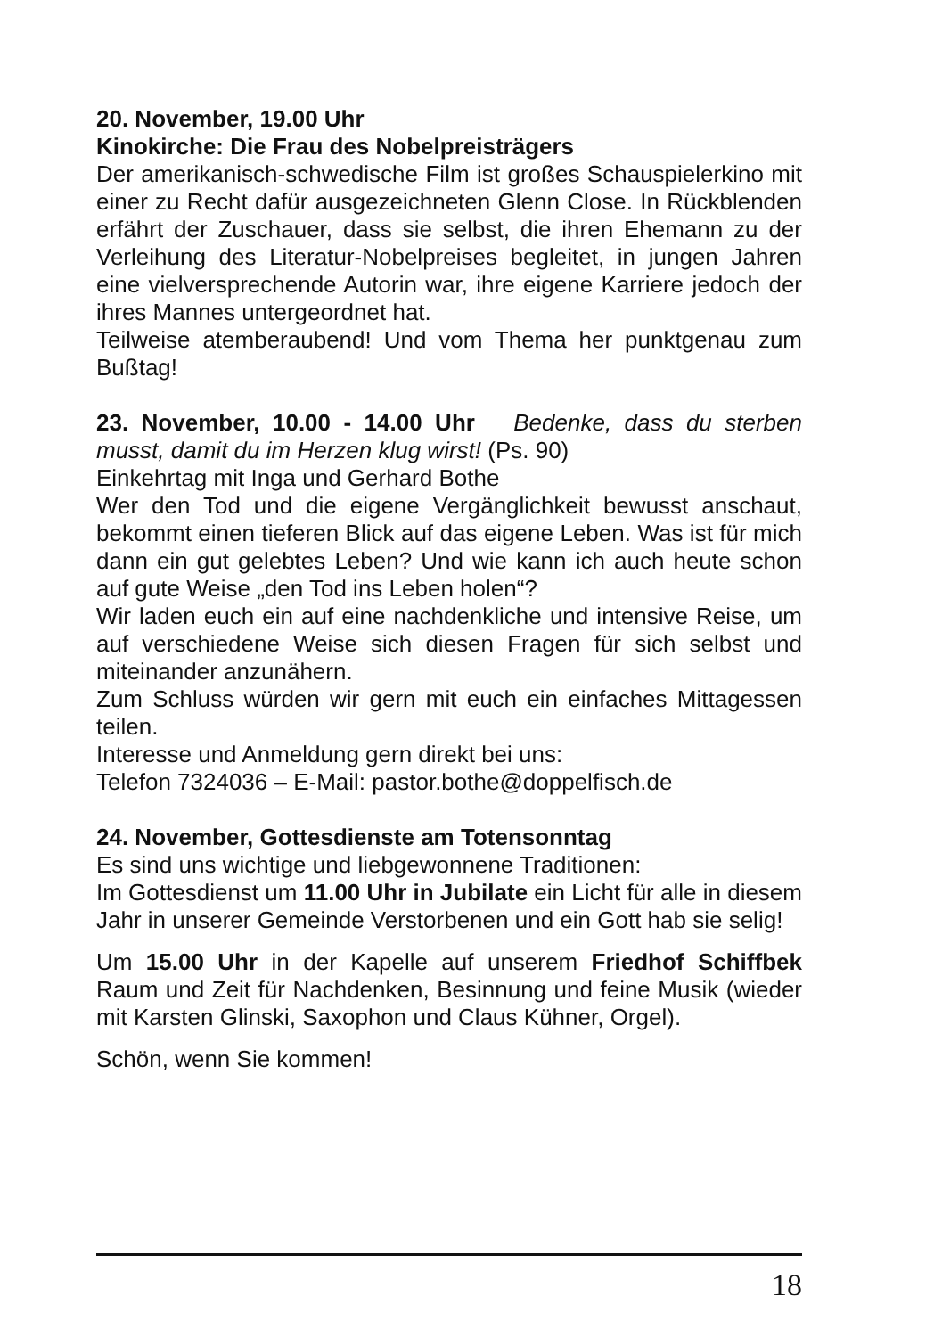20. November, 19.00 Uhr
Kinokirche: Die Frau des Nobelpreisträgers
Der amerikanisch-schwedische Film ist großes Schauspielerkino mit einer zu Recht dafür ausgezeichneten Glenn Close. In Rückblenden erfährt der Zuschauer, dass sie selbst, die ihren Ehemann zu der Verleihung des Literatur-Nobelpreises begleitet, in jungen Jahren eine vielversprechende Autorin war, ihre eigene Karriere jedoch der ihres Mannes untergeordnet hat.
Teilweise atemberaubend! Und vom Thema her punktgenau zum Bußtag!
23. November, 10.00 - 14.00 Uhr Bedenke, dass du sterben musst, damit du im Herzen klug wirst! (Ps. 90)
Einkehrtag mit Inga und Gerhard Bothe
Wer den Tod und die eigene Vergänglichkeit bewusst anschaut, bekommt einen tieferen Blick auf das eigene Leben. Was ist für mich dann ein gut gelebtes Leben? Und wie kann ich auch heute schon auf gute Weise „den Tod ins Leben holen“?
Wir laden euch ein auf eine nachdenkliche und intensive Reise, um auf verschiedene Weise sich diesen Fragen für sich selbst und miteinander anzunähern.
Zum Schluss würden wir gern mit euch ein einfaches Mittagessen teilen.
Interesse und Anmeldung gern direkt bei uns:
Telefon 7324036 – E-Mail: pastor.bothe@doppelfisch.de
24. November, Gottesdienste am Totensonntag
Es sind uns wichtige und liebgewonnene Traditionen:
Im Gottesdienst um 11.00 Uhr in Jubilate ein Licht für alle in diesem Jahr in unserer Gemeinde Verstorbenen und ein Gott hab sie selig!
Um 15.00 Uhr in der Kapelle auf unserem Friedhof Schiffbek Raum und Zeit für Nachdenken, Besinnung und feine Musik (wieder mit Karsten Glinski, Saxophon und Claus Kühner, Orgel).
Schön, wenn Sie kommen!
18